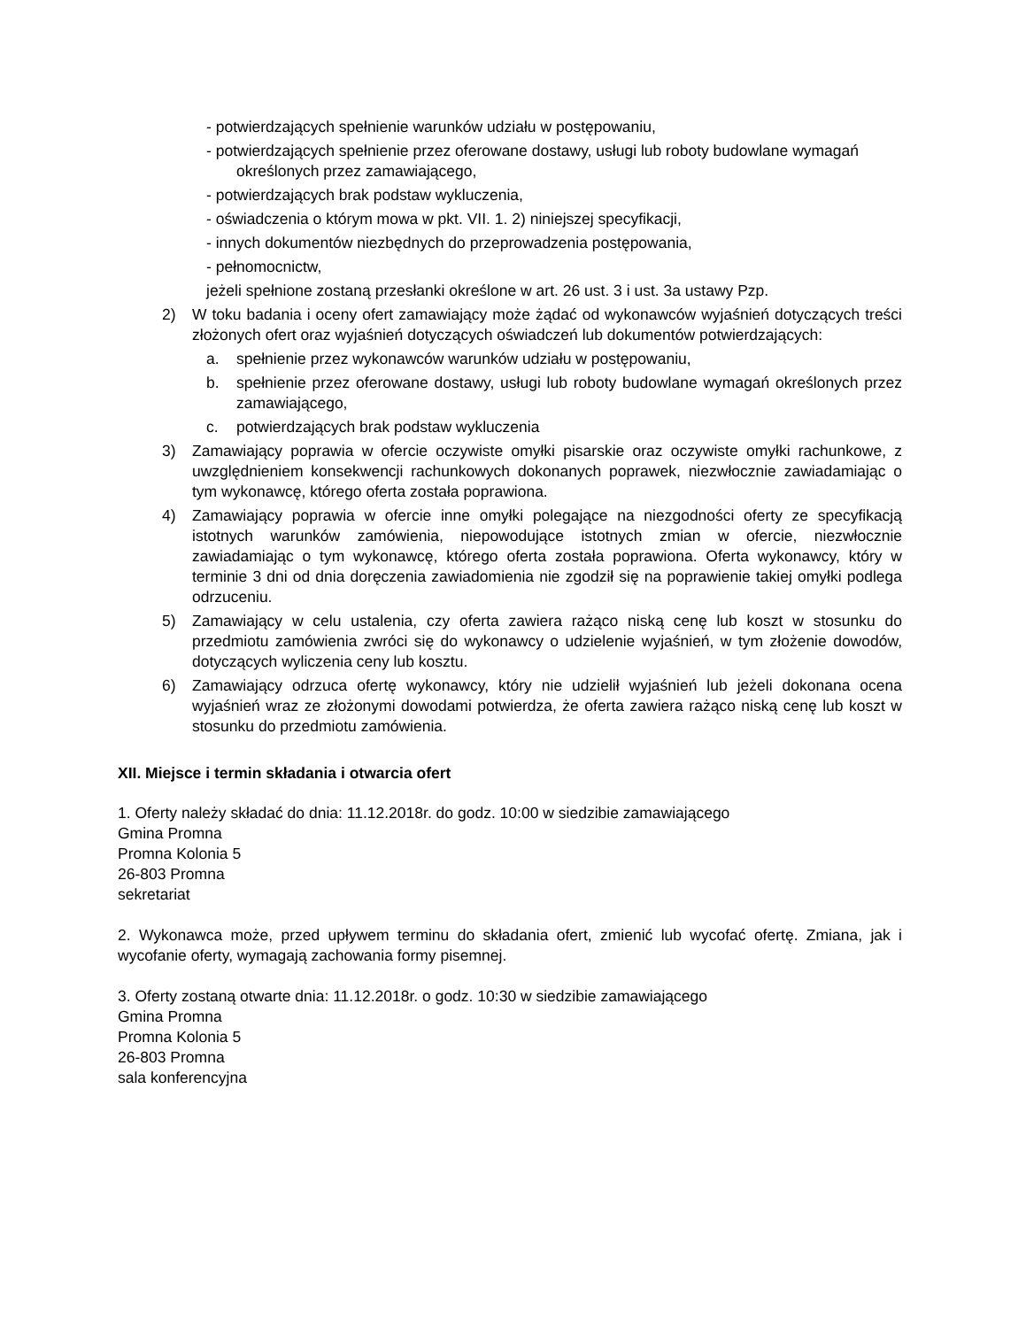- potwierdzających spełnienie warunków udziału w postępowaniu,
- potwierdzających spełnienie przez oferowane dostawy, usługi lub roboty budowlane wymagań określonych przez zamawiającego,
- potwierdzających brak podstaw wykluczenia,
- oświadczenia o którym mowa w pkt. VII. 1. 2) niniejszej specyfikacji,
- innych dokumentów niezbędnych do przeprowadzenia postępowania,
- pełnomocnictw,
jeżeli spełnione zostaną przesłanki określone w art. 26 ust. 3 i ust. 3a ustawy Pzp.
2) W toku badania i oceny ofert zamawiający może żądać od wykonawców wyjaśnień dotyczących treści złożonych ofert oraz wyjaśnień dotyczących oświadczeń lub dokumentów potwierdzających:
a. spełnienie przez wykonawców warunków udziału w postępowaniu,
b. spełnienie przez oferowane dostawy, usługi lub roboty budowlane wymagań określonych przez zamawiającego,
c. potwierdzających brak podstaw wykluczenia
3) Zamawiający poprawia w ofercie oczywiste omyłki pisarskie oraz oczywiste omyłki rachunkowe, z uwzględnieniem konsekwencji rachunkowych dokonanych poprawek, niezwłocznie zawiadamiając o tym wykonawcę, którego oferta została poprawiona.
4) Zamawiający poprawia w ofercie inne omyłki polegające na niezgodności oferty ze specyfikacją istotnych warunków zamówienia, niepowodujące istotnych zmian w ofercie, niezwłocznie zawiadamiając o tym wykonawcę, którego oferta została poprawiona. Oferta wykonawcy, który w terminie 3 dni od dnia doręczenia zawiadomienia nie zgodził się na poprawienie takiej omyłki podlega odrzuceniu.
5) Zamawiający w celu ustalenia, czy oferta zawiera rażąco niską cenę lub koszt w stosunku do przedmiotu zamówienia zwróci się do wykonawcy o udzielenie wyjaśnień, w tym złożenie dowodów, dotyczących wyliczenia ceny lub kosztu.
6) Zamawiający odrzuca ofertę wykonawcy, który nie udzielił wyjaśnień lub jeżeli dokonana ocena wyjaśnień wraz ze złożonymi dowodami potwierdza, że oferta zawiera rażąco niską cenę lub koszt w stosunku do przedmiotu zamówienia.
XII. Miejsce i termin składania i otwarcia ofert
1. Oferty należy składać do dnia: 11.12.2018r. do godz. 10:00 w siedzibie zamawiającego
Gmina Promna
Promna Kolonia 5
26-803 Promna
sekretariat
2. Wykonawca może, przed upływem terminu do składania ofert, zmienić lub wycofać ofertę. Zmiana, jak i wycofanie oferty, wymagają zachowania formy pisemnej.
3. Oferty zostaną otwarte dnia: 11.12.2018r. o godz. 10:30 w siedzibie zamawiającego
Gmina Promna
Promna Kolonia 5
26-803 Promna
sala konferencyjna